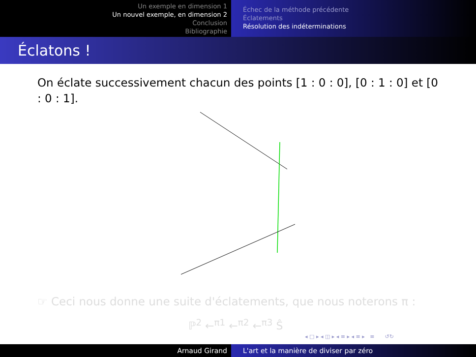Un exemple en dimension 1
Un nouvel exemple, en dimension 2
Conclusion
Bibliographie
Échec de la méthode précédente
Éclatements
Résolution des indéterminations
Éclatons !
On éclate successivement chacun des points [1 : 0 : 0], [0 : 1 : 0] et [0 : 0 : 1].
☞ Ceci nous donne une suite d'éclatements, que nous noterons π :
ℙ<sup>2</sup> ←<sup>π1</sup> ←<sup>π2</sup> ←<sup>π3</sup> Ŝ
◂ □ ▸ ◂ ◫ ▸ ◂ ≡ ▸ ◂ ≡ ▸ ≡ ↺↻
Arnaud Girand L'art et la manière de diviser par zéro